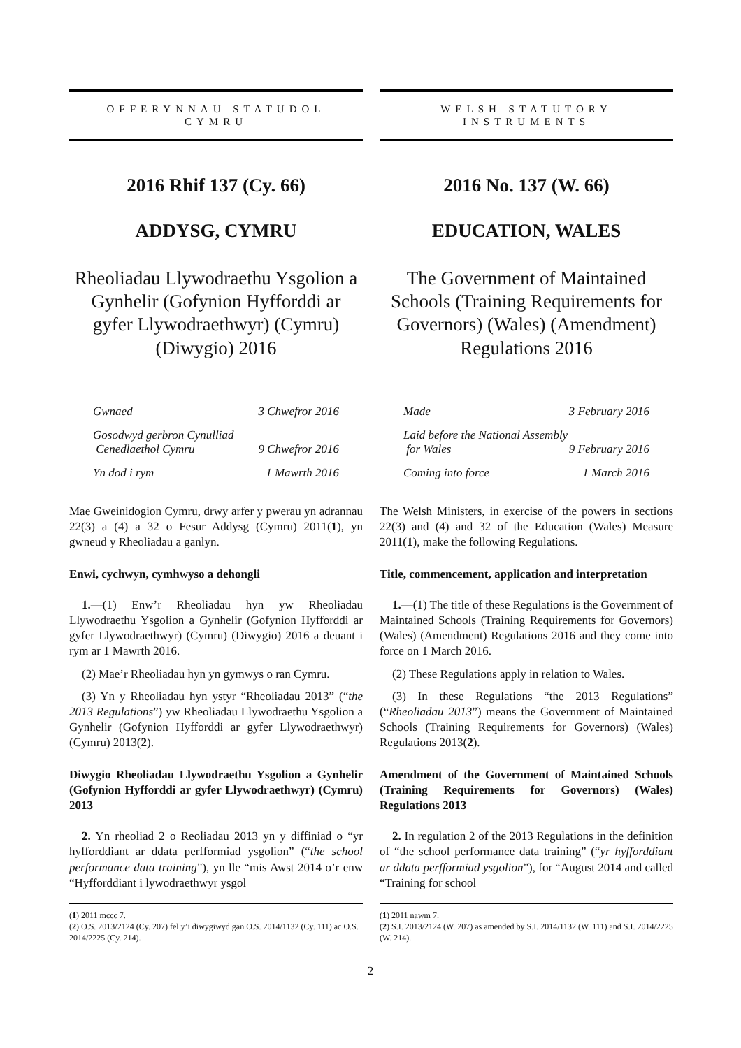OFFERYNNAU STATUDOL
CYMRU
2016 Rhif 137 (Cy. 66)
ADDYSG, CYMRU
Rheoliadau Llywodraethu Ysgolion a Gynhelir (Gofynion Hyfforddi ar gyfer Llywodraethwyr) (Cymru) (Diwygio) 2016
Gwnaed 3 Chwefror 2016
Gosodwyd gerbron Cynulliad
Cenedlaethol Cymru 9 Chwefror 2016
Yn dod i rym 1 Mawrth 2016
Mae Gweinidogion Cymru, drwy arfer y pwerau yn adrannau 22(3) a (4) a 32 o Fesur Addysg (Cymru) 2011(1), yn gwneud y Rheoliadau a ganlyn.
Enwi, cychwyn, cymhwyso a dehongli
1.—(1) Enw’r Rheoliadau hyn yw Rheoliadau Llywodraethu Ysgolion a Gynhelir (Gofynion Hyfforddi ar gyfer Llywodraethwyr) (Cymru) (Diwygio) 2016 a deuant i rym ar 1 Mawrth 2016.
(2) Mae’r Rheoliadau hyn yn gymwys o ran Cymru.
(3) Yn y Rheoliadau hyn ystyr “Rheoliadau 2013” (“the 2013 Regulations”) yw Rheoliadau Llywodraethu Ysgolion a Gynhelir (Gofynion Hyfforddi ar gyfer Llywodraethwyr) (Cymru) 2013(2).
Diwygio Rheoliadau Llywodraethu Ysgolion a Gynhelir (Gofynion Hyfforddi ar gyfer Llywodraethwyr) (Cymru) 2013
2. Yn rheoliad 2 o Reoliadau 2013 yn y diffiniad o “yr hyfforddiant ar ddata perfformiad ysgolion” (“the school performance data training”), yn lle “mis Awst 2014 o’r enw “Hyfforddiant i lywodraethwyr ysgol
(1) 2011 mccc 7.
(2) O.S. 2013/2124 (Cy. 207) fel y’i diwygiwyd gan O.S. 2014/1132 (Cy. 111) ac O.S. 2014/2225 (Cy. 214).
WELSH STATUTORY
INSTRUMENTS
2016 No. 137 (W. 66)
EDUCATION, WALES
The Government of Maintained Schools (Training Requirements for Governors) (Wales) (Amendment) Regulations 2016
Made 3 February 2016
Laid before the National Assembly
for Wales 9 February 2016
Coming into force 1 March 2016
The Welsh Ministers, in exercise of the powers in sections 22(3) and (4) and 32 of the Education (Wales) Measure 2011(1), make the following Regulations.
Title, commencement, application and interpretation
1.—(1) The title of these Regulations is the Government of Maintained Schools (Training Requirements for Governors) (Wales) (Amendment) Regulations 2016 and they come into force on 1 March 2016.
(2) These Regulations apply in relation to Wales.
(3) In these Regulations “the 2013 Regulations” (“Rheoliadau 2013”) means the Government of Maintained Schools (Training Requirements for Governors) (Wales) Regulations 2013(2).
Amendment of the Government of Maintained Schools (Training Requirements for Governors) (Wales) Regulations 2013
2. In regulation 2 of the 2013 Regulations in the definition of “the school performance data training” (“yr hyfforddiant ar ddata perfformiad ysgolion”), for “August 2014 and called “Training for school
(1) 2011 nawm 7.
(2) S.I. 2013/2124 (W. 207) as amended by S.I. 2014/1132 (W. 111) and S.I. 2014/2225 (W. 214).
2